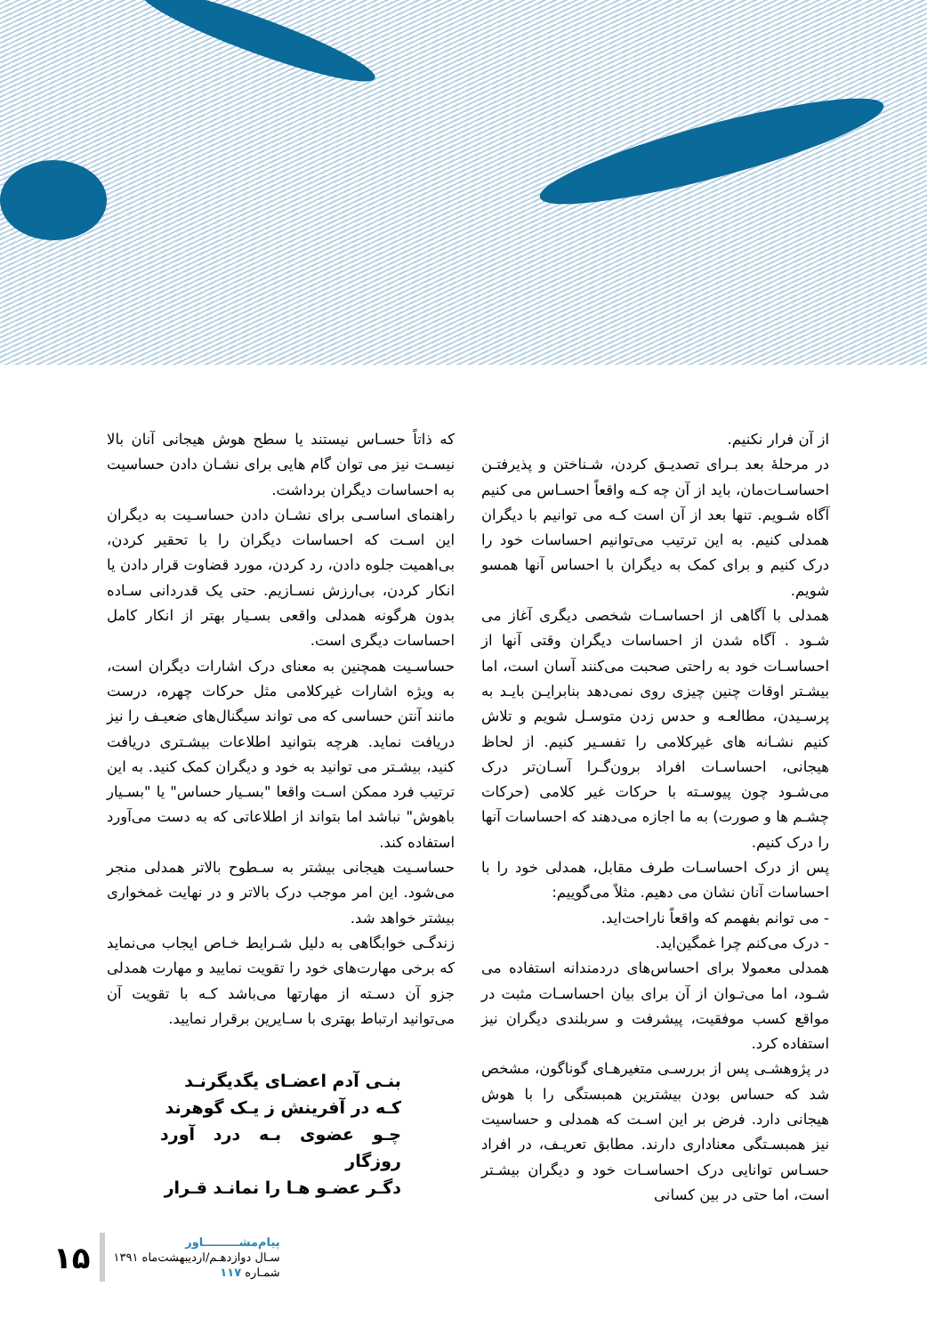از آن فرار نکنیم.
در مرحلهٔ بعد بـرای تصدیـق کردن، شـناختن و پذیرفتـن احساسـات‌مان، باید از آن چه کـه واقعاً احسـاس می کنیم آگاه شـویم. تنها بعد از آن است کـه می توانیم با دیگران همدلی کنیم. به این ترتیب می‌توانیم احساسات خود را درک کنیم و برای کمک به دیگران با احساس آنها همسو شویم.
همدلی با آگاهی از احساسـات شخصی دیگری آغاز می شـود . آگاه شدن از احساسات دیگران وقتی آنها از احساسـات خود به راحتی صحبت می‌کنند آسان است، اما بیشـتر اوقات چنین چیزی روی نمی‌دهد بنابرایـن بایـد به پرسـیدن، مطالعـه و حدس زدن متوسـل شویم و تلاش کنیم نشـانه های غیرکلامی را تفسـیر کنیم. از لحاظ هیجانی، احساسـات افراد برون‌گـرا آسـان‌تر درک می‌شـود چون پیوسـته با حرکات غیر کلامی (حرکات چشـم ها و صورت) به ما اجازه می‌دهند که احساسات آنها را درک کنیم.
پس از درک احساسـات طرف مقابل، همدلی خود را با احساسات آنان نشان می دهیم. مثلاً می‌گوییم:
- می توانم بفهمم که واقعاً ناراحت‌اید.
- درک می‌کنم چرا غمگین‌اید.
همدلی معمولا برای احساس‌های دردمندانه استفاده می شـود، اما می‌تـوان از آن برای بیان احساسـات مثبت در مواقع کسب موفقیت، پیشرفت و سربلندی دیگران نیز استفاده کرد.
در پژوهشـی پس از بررسـی متغیرهـای گوناگون، مشخص شد که حساس بودن بیشترین همبستگی را با هوش هیجانی دارد. فرض بر این اسـت که همدلی و حساسیت نیز همبسـتگی معناداری دارند. مطابق تعریـف، در افراد حسـاس توانایی درک احساسـات خود و دیگران بیشـتر است، اما حتی در بین کسانی
که ذاتاً حسـاس نیستند یا سطح هوش هیجانی آنان بالا نیسـت نیز می توان گام هایی برای نشـان دادن حساسیت به احساسات دیگران برداشت.
راهنمای اساسـی برای نشـان دادن حساسـیت به دیگران این اسـت که احساسات دیگران را با تحقیر کردن، بی‌اهمیت جلوه دادن، رد کردن، مورد قضاوت قرار دادن یا انکار کردن، بی‌ارزش نسـازیم. حتی یک قدردانی سـاده بدون هرگونه همدلی واقعی بسـیار بهتر از انکار کامل احساسات دیگری است.
حساسـیت همچنین به معنای درک اشارات دیگران است، به ویژه اشارات غیرکلامی مثل حرکات چهره، درست مانند آنتن حساسی که می تواند سیگنال‌های ضعیـف را نیز دریافت نماید. هرچه بتوانید اطلاعات بیشـتری دریافت کنید، بیشـتر می توانید به خود و دیگران کمک کنید. به این ترتیب فرد ممکن اسـت واقعا "بسـیار حساس" یا "بسـیار باهوش" نباشد اما بتواند از اطلاعاتی که به دست می‌آورد استفاده کند.
حساسـیت هیجانی بیشتر به سـطوح بالاتر همدلی منجر می‌شود. این امر موجب درک بالاتر و در نهایت غمخواری بیشتر خواهد شد.
زندگـی خوابگاهی به دلیل شـرایط خـاص ایجاب می‌نماید که برخی مهارت‌های خود را تقویت نمایید و مهارت همدلی جزو آن دسـته از مهارتها می‌باشد کـه با تقویت آن می‌توانید ارتباط بهتری با سـایرین برقرار نمایید.
بنـی آدم اعضـای یگدیگرنـد
کـه در آفرینش ز یـک گوهرند
چـو عضوی بـه درد آورد روزگار
دگـر عضـو هـا را نمانـد قـرار
۱۵
پیام‌مشـــــــــاور
سـال دوازدهـم/اردیبهشت‌ماه ۱۳۹۱
شمـاره ۱۱۷